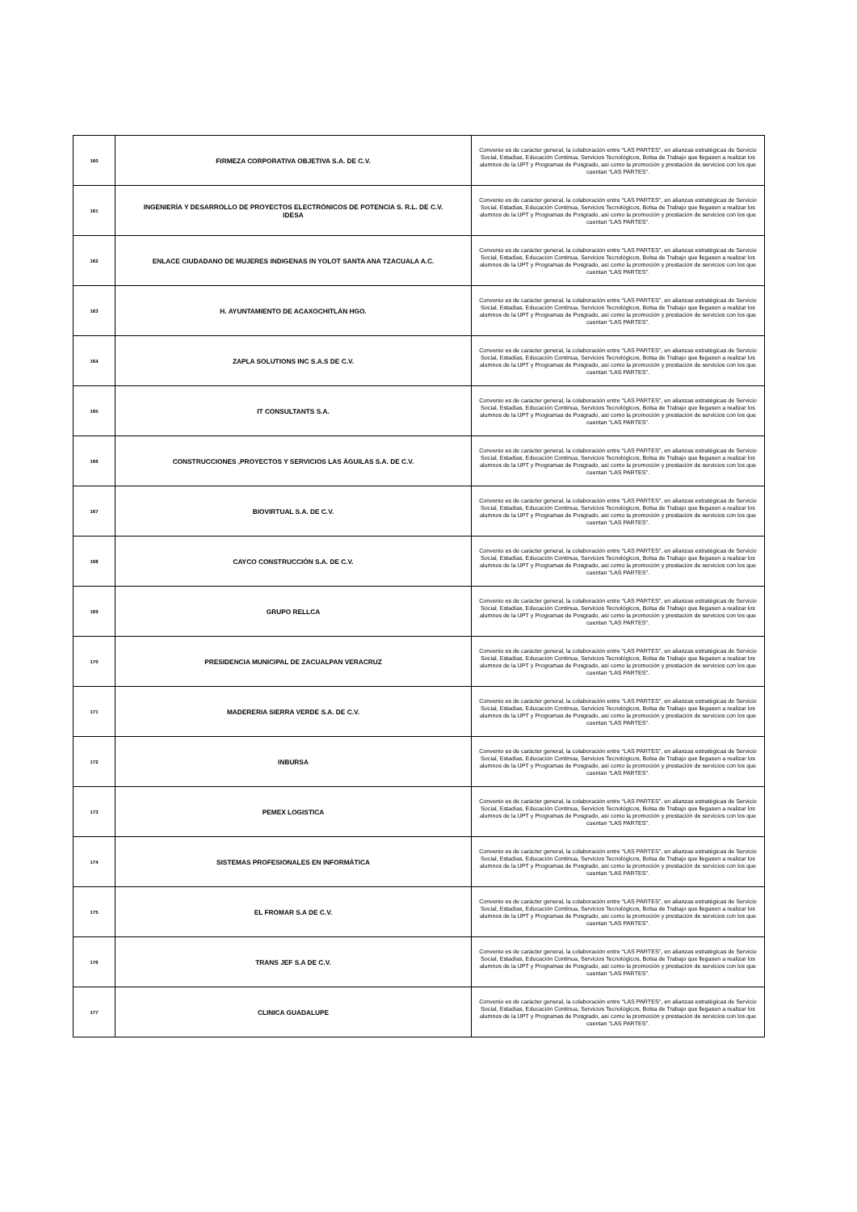| 160 | FIRMEZA CORPORATIVA OBJETIVA S.A. DE C.V. | Convenio es de carácter general, la colaboración entre “LAS PARTES”, en alianzas estratégicas de Servicio Social, Estadías, Educación Continua, Servicios Tecnológicos, Bolsa de Trabajo que llegasen a realizar los alumnos de la UPT y Programas de Posgrado, así como la promoción y prestación de servicios con los que cuentan “LAS PARTES”. |
| 161 | INGENIERÍA Y DESARROLLO DE PROYECTOS ELECTRÓNICOS DE POTENCIA S. R.L. DE C.V. IDESA | Convenio es de carácter general, la colaboración entre “LAS PARTES”, en alianzas estratégicas de Servicio Social, Estadías, Educación Continua, Servicios Tecnológicos, Bolsa de Trabajo que llegasen a realizar los alumnos de la UPT y Programas de Posgrado, así como la promoción y prestación de servicios con los que cuentan “LAS PARTES”. |
| 162 | ENLACE CIUDADANO DE MUJERES INDIGENAS IN YOLOT SANTA ANA TZACUALA A.C. | Convenio es de carácter general, la colaboración entre “LAS PARTES”, en alianzas estratégicas de Servicio Social, Estadías, Educación Continua, Servicios Tecnológicos, Bolsa de Trabajo que llegasen a realizar los alumnos de la UPT y Programas de Posgrado, así como la promoción y prestación de servicios con los que cuentan “LAS PARTES”. |
| 163 | H. AYUNTAMIENTO DE ACAXOCHITLÁN HGO. | Convenio es de carácter general, la colaboración entre “LAS PARTES”, en alianzas estratégicas de Servicio Social, Estadías, Educación Continua, Servicios Tecnológicos, Bolsa de Trabajo que llegasen a realizar los alumnos de la UPT y Programas de Posgrado, así como la promoción y prestación de servicios con los que cuentan “LAS PARTES”. |
| 164 | ZAPLA SOLUTIONS INC S.A.S DE C.V. | Convenio es de carácter general, la colaboración entre “LAS PARTES”, en alianzas estratégicas de Servicio Social, Estadías, Educación Continua, Servicios Tecnológicos, Bolsa de Trabajo que llegasen a realizar los alumnos de la UPT y Programas de Posgrado, así como la promoción y prestación de servicios con los que cuentan “LAS PARTES”. |
| 165 | IT CONSULTANTS S.A. | Convenio es de carácter general, la colaboración entre “LAS PARTES”, en alianzas estratégicas de Servicio Social, Estadías, Educación Continua, Servicios Tecnológicos, Bolsa de Trabajo que llegasen a realizar los alumnos de la UPT y Programas de Posgrado, así como la promoción y prestación de servicios con los que cuentan “LAS PARTES”. |
| 166 | CONSTRUCCIONES ,PROYECTOS Y SERVICIOS LAS ÁGUILAS S.A. DE C.V. | Convenio es de carácter general, la colaboración entre “LAS PARTES”, en alianzas estratégicas de Servicio Social, Estadías, Educación Continua, Servicios Tecnológicos, Bolsa de Trabajo que llegasen a realizar los alumnos de la UPT y Programas de Posgrado, así como la promoción y prestación de servicios con los que cuentan “LAS PARTES”. |
| 167 | BIOVIRTUAL S.A. DE C.V. | Convenio es de carácter general, la colaboración entre “LAS PARTES”, en alianzas estratégicas de Servicio Social, Estadías, Educación Continua, Servicios Tecnológicos, Bolsa de Trabajo que llegasen a realizar los alumnos de la UPT y Programas de Posgrado, así como la promoción y prestación de servicios con los que cuentan “LAS PARTES”. |
| 168 | CAYCO CONSTRUCCIÓN S.A. DE C.V. | Convenio es de carácter general, la colaboración entre “LAS PARTES”, en alianzas estratégicas de Servicio Social, Estadías, Educación Continua, Servicios Tecnológicos, Bolsa de Trabajo que llegasen a realizar los alumnos de la UPT y Programas de Posgrado, así como la promoción y prestación de servicios con los que cuentan “LAS PARTES”. |
| 169 | GRUPO RELLCA | Convenio es de carácter general, la colaboración entre “LAS PARTES”, en alianzas estratégicas de Servicio Social, Estadías, Educación Continua, Servicios Tecnológicos, Bolsa de Trabajo que llegasen a realizar los alumnos de la UPT y Programas de Posgrado, así como la promoción y prestación de servicios con los que cuentan “LAS PARTES”. |
| 170 | PRESIDENCIA MUNICIPAL DE ZACUALPAN VERACRUZ | Convenio es de carácter general, la colaboración entre “LAS PARTES”, en alianzas estratégicas de Servicio Social, Estadías, Educación Continua, Servicios Tecnológicos, Bolsa de Trabajo que llegasen a realizar los alumnos de la UPT y Programas de Posgrado, así como la promoción y prestación de servicios con los que cuentan “LAS PARTES”. |
| 171 | MADERERIA SIERRA VERDE S.A. DE C.V. | Convenio es de carácter general, la colaboración entre “LAS PARTES”, en alianzas estratégicas de Servicio Social, Estadías, Educación Continua, Servicios Tecnológicos, Bolsa de Trabajo que llegasen a realizar los alumnos de la UPT y Programas de Posgrado, así como la promoción y prestación de servicios con los que cuentan “LAS PARTES”. |
| 172 | INBURSA | Convenio es de carácter general, la colaboración entre “LAS PARTES”, en alianzas estratégicas de Servicio Social, Estadías, Educación Continua, Servicios Tecnológicos, Bolsa de Trabajo que llegasen a realizar los alumnos de la UPT y Programas de Posgrado, así como la promoción y prestación de servicios con los que cuentan “LAS PARTES”. |
| 173 | PEMEX LOGISTICA | Convenio es de carácter general, la colaboración entre “LAS PARTES”, en alianzas estratégicas de Servicio Social, Estadías, Educación Continua, Servicios Tecnológicos, Bolsa de Trabajo que llegasen a realizar los alumnos de la UPT y Programas de Posgrado, así como la promoción y prestación de servicios con los que cuentan “LAS PARTES”. |
| 174 | SISTEMAS PROFESIONALES EN INFORMÁTICA | Convenio es de carácter general, la colaboración entre “LAS PARTES”, en alianzas estratégicas de Servicio Social, Estadías, Educación Continua, Servicios Tecnológicos, Bolsa de Trabajo que llegasen a realizar los alumnos de la UPT y Programas de Posgrado, así como la promoción y prestación de servicios con los que cuentan “LAS PARTES”. |
| 175 | EL FROMAR S.A DE C.V. | Convenio es de carácter general, la colaboración entre “LAS PARTES”, en alianzas estratégicas de Servicio Social, Estadías, Educación Continua, Servicios Tecnológicos, Bolsa de Trabajo que llegasen a realizar los alumnos de la UPT y Programas de Posgrado, así como la promoción y prestación de servicios con los que cuentan “LAS PARTES”. |
| 176 | TRANS JEF S.A DE C.V. | Convenio es de carácter general, la colaboración entre “LAS PARTES”, en alianzas estratégicas de Servicio Social, Estadías, Educación Continua, Servicios Tecnológicos, Bolsa de Trabajo que llegasen a realizar los alumnos de la UPT y Programas de Posgrado, así como la promoción y prestación de servicios con los que cuentan “LAS PARTES”. |
| 177 | CLINICA GUADALUPE | Convenio es de carácter general, la colaboración entre “LAS PARTES”, en alianzas estratégicas de Servicio Social, Estadías, Educación Continua, Servicios Tecnológicos, Bolsa de Trabajo que llegasen a realizar los alumnos de la UPT y Programas de Posgrado, así como la promoción y prestación de servicios con los que cuentan “LAS PARTES”. |